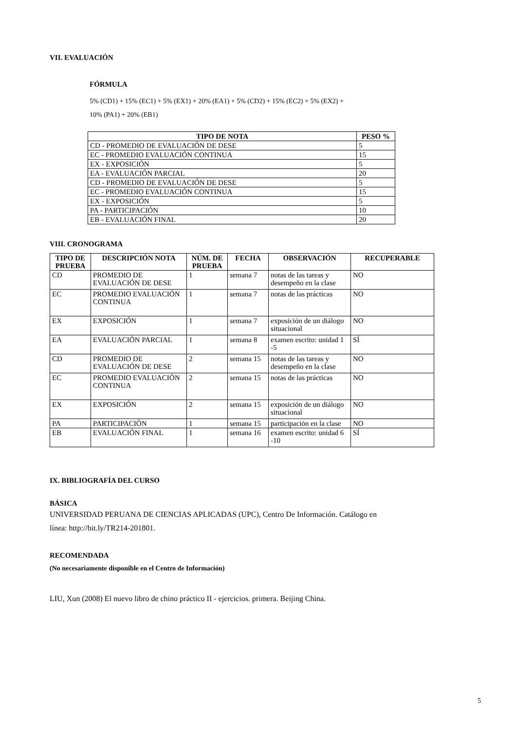VII. EVALUACIÓN
FÓRMULA
5% (CD1) + 15% (EC1) + 5% (EX1) + 20% (EA1) + 5% (CD2) + 15% (EC2) + 5% (EX2) +
10% (PA1) + 20% (EB1)
| TIPO DE NOTA | PESO % |
| --- | --- |
| CD - PROMEDIO DE EVALUACIÓN DE DESE | 5 |
| EC - PROMEDIO EVALUACIÓN CONTINUA | 15 |
| EX - EXPOSICIÓN | 5 |
| EA - EVALUACIÓN PARCIAL | 20 |
| CD - PROMEDIO DE EVALUACIÓN DE DESE | 5 |
| EC - PROMEDIO EVALUACIÓN CONTINUA | 15 |
| EX - EXPOSICIÓN | 5 |
| PA - PARTICIPACIÓN | 10 |
| EB - EVALUACIÓN FINAL | 20 |
VIII. CRONOGRAMA
| TIPO DE PRUEBA | DESCRIPCIÓN NOTA | NÚM. DE PRUEBA | FECHA | OBSERVACIÓN | RECUPERABLE |
| --- | --- | --- | --- | --- | --- |
| CD | PROMEDIO DE EVALUACIÓN DE DESE | 1 | semana 7 | notas de las tareas y desempeño en la clase | NO |
| EC | PROMEDIO EVALUACIÓN CONTINUA | 1 | semana 7 | notas de las prácticas | NO |
| EX | EXPOSICIÓN | 1 | semana 7 | exposición de un diálogo situacional | NO |
| EA | EVALUACIÓN PARCIAL | 1 | semana 8 | examen escrito: unidad 1 -5 | SÍ |
| CD | PROMEDIO DE EVALUACIÓN DE DESE | 2 | semana 15 | notas de las tareas y desempeño en la clase | NO |
| EC | PROMEDIO EVALUACIÓN CONTINUA | 2 | semana 15 | notas de las prácticas | NO |
| EX | EXPOSICIÓN | 2 | semana 15 | exposición de un diálogo situacional | NO |
| PA | PARTICIPACIÓN | 1 | semana 15 | participación en la clase | NO |
| EB | EVALUACIÓN FINAL | 1 | semana 16 | examen escrito: unidad 6 -10 | SÍ |
IX. BIBLIOGRAFÍA DEL CURSO
BÁSICA
UNIVERSIDAD PERUANA DE CIENCIAS APLICADAS (UPC), Centro De Información. Catálogo en
línea: http://bit.ly/TR214-201801.
RECOMENDADA
(No necesariamente disponible en el Centro de Información)
LIU, Xun (2008) El nuevo libro de chino práctico II - ejercicios. primera. Beijing China.
5